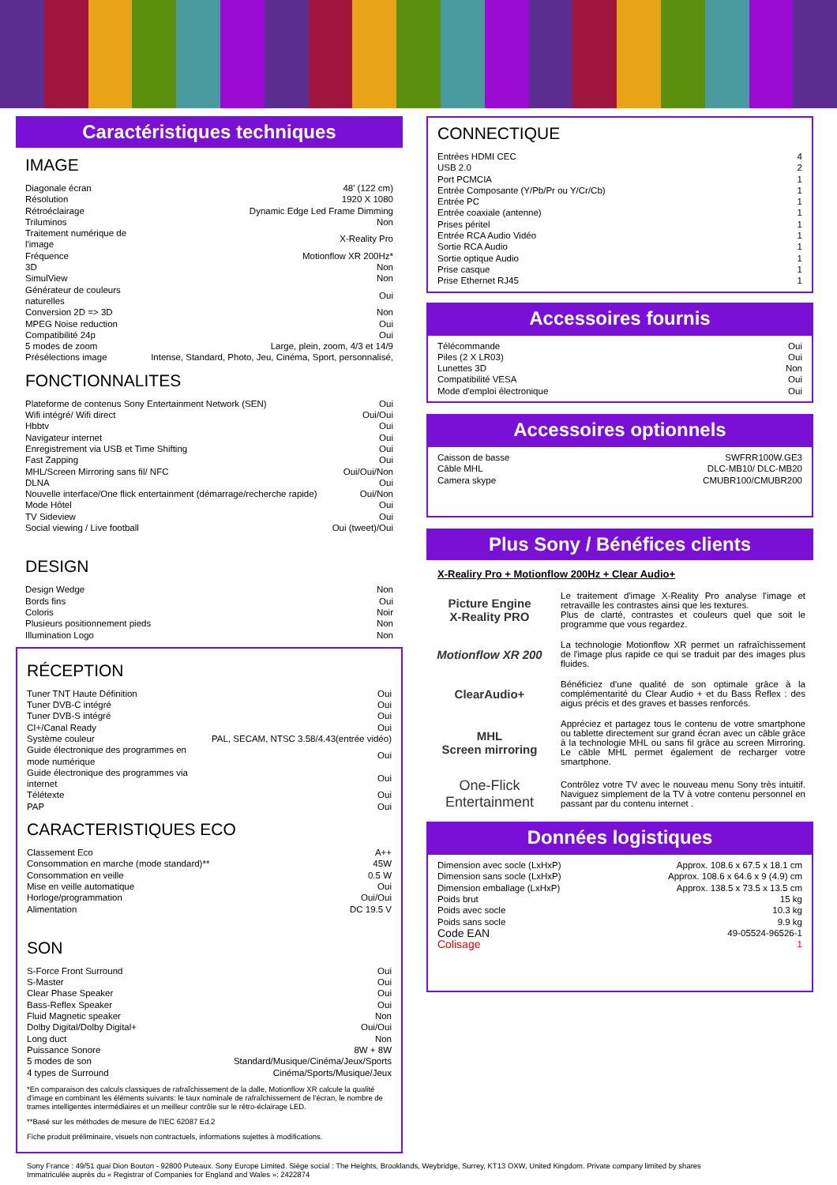Caractéristiques techniques
IMAGE
| Diagonale écran | 48' (122 cm) |
| Résolution | 1920 X 1080 |
| Rétroéclairage | Dynamic Edge Led Frame Dimming |
| Triluminos | Non |
| Traitement numérique de l'image | X-Reality Pro |
| Fréquence | Motionflow XR 200Hz* |
| 3D | Non |
| SimulView | Non |
| Générateur de couleurs naturelles | Oui |
| Conversion 2D => 3D | Non |
| MPEG Noise reduction | Oui |
| Compatibilité 24p | Oui |
| 5 modes de zoom | Large, plein, zoom, 4/3 et 14/9 |
| Présélections image | Intense, Standard, Photo, Jeu, Cinéma, Sport, personnalisé, |
FONCTIONNALITES
| Plateforme de contenus Sony Entertainment Network (SEN) | Oui |
| Wifi intégré/ Wifi direct | Oui/Oui |
| Hbbtv | Oui |
| Navigateur internet | Oui |
| Enregistrement via USB et Time Shifting | Oui |
| Fast Zapping | Oui |
| MHL/Screen Mirroring sans fil/ NFC | Oui/Oui/Non |
| DLNA | Oui |
| Nouvelle interface/One flick entertainment (démarrage/recherche rapide) | Oui/Non |
| Mode Hôtel | Oui |
| TV Sideview | Oui |
| Social viewing / Live football | Oui (tweet)/Oui |
DESIGN
| Design Wedge | Non |
| Bords fins | Oui |
| Coloris | Noir |
| Plusieurs positionnement pieds | Non |
| Illumination Logo | Non |
RÉCEPTION
| Tuner TNT Haute Définition | Oui |
| Tuner DVB-C intégré | Oui |
| Tuner DVB-S intégré | Oui |
| CI+/Canal Ready | Oui |
| Système couleur | PAL, SECAM, NTSC 3.58/4.43(entrée vidéo) |
| Guide électronique des programmes en mode numérique | Oui |
| Guide électronique des programmes via internet | Oui |
| Télétexte | Oui |
| PAP | Oui |
CARACTERISTIQUES ECO
| Classement Eco | A++ |
| Consommation en marche (mode standard)** | 45W |
| Consommation en veille | 0.5 W |
| Mise en veille automatique | Oui |
| Horloge/programmation | Oui/Oui |
| Alimentation | DC 19.5 V |
SON
| S-Force Front Surround | Oui |
| S-Master | Oui |
| Clear Phase Speaker | Oui |
| Bass-Reflex Speaker | Oui |
| Fluid Magnetic speaker | Non |
| Dolby Digital/Dolby Digital+ | Oui/Oui |
| Long duct | Non |
| Puissance Sonore | 8W + 8W |
| 5 modes de son | Standard/Musique/Cinéma/Jeux/Sports |
| 4 types de Surround | Cinéma/Sports/Musique/Jeux |
*En comparaison des calculs classiques de rafraîchissement de la dalle, Motionflow XR calcule la qualité d'image en combinant les éléments suivants: le taux nominale de rafraîchissement de l'écran, le nombre de trames intelligentes intermédiaires et un meilleur contrôle sur le rétro-éclairage LED.
**Basé sur les méthodes de mesure de l'IEC 62087 Ed.2
Fiche produit préliminaire, visuels non contractuels, informations sujettes à modifications.
CONNECTIQUE
| Entrées HDMI CEC | 4 |
| USB 2.0 | 2 |
| Port PCMCIA | 1 |
| Entrée Composante (Y/Pb/Pr ou Y/Cr/Cb) | 1 |
| Entrée PC | 1 |
| Entrée coaxiale (antenne) | 1 |
| Prises péritel | 1 |
| Entrée RCA Audio Vidéo | 1 |
| Sortie RCA Audio | 1 |
| Sortie optique Audio | 1 |
| Prise casque | 1 |
| Prise Ethernet RJ45 | 1 |
Accessoires fournis
| Télécommande | Oui |
| Piles (2 X LR03) | Oui |
| Lunettes 3D | Non |
| Compatibilité VESA | Oui |
| Mode d'emploi électronique | Oui |
Accessoires optionnels
| Caisson de basse | SWFRR100W.GE3 |
| Câble MHL | DLC-MB10/ DLC-MB20 |
| Camera skype | CMUBR100/CMUBR200 |
Plus Sony / Bénéfices clients
X-Realiry Pro + Motionflow 200Hz + Clear Audio+
Picture Engine
X-Reality PRO
Le traitement d'image X-Reality Pro analyse l'image et retravaille les contrastes ainsi que les textures.
Plus de clarté, contrastes et couleurs quel que soit le programme que vous regardez.
Motionflow XR 200
La technologie Motionflow XR permet un rafraîchissement de l'image plus rapide ce qui se traduit par des images plus fluides.
ClearAudio+
Bénéficiez d'une qualité de son optimale grâce à la complémentarité du Clear Audio + et du Bass Reflex : des aigus précis et des graves et basses renforcés.
MHL
Screen mirroring
Appréciez et partagez tous le contenu de votre smartphone ou tablette directement sur grand écran avec un câble grâce à la technologie MHL ou sans fil grâce au screen Mirroring. Le câble MHL permet également de recharger votre smartphone.
One-Flick Entertainment
Contrôlez votre TV avec le nouveau menu Sony très intuitif. Naviguez simplement de la TV à votre contenu personnel en passant par du contenu internet .
Données logistiques
| Dimension avec socle (LxHxP) | Approx. 108.6 x 67.5 x 18.1 cm |
| Dimension sans socle (LxHxP) | Approx. 108.6 x 64.6 x 9 (4.9) cm |
| Dimension emballage (LxHxP) | Approx. 138.5 x 73.5 x 13.5 cm |
| Poids brut | 15 kg |
| Poids avec socle | 10.3 kg |
| Poids sans socle | 9.9 kg |
| Code EAN | 49-05524-96526-1 |
| Colisage | 1 |
Sony France : 49/51 quai Dion Bouton - 92800 Puteaux. Sony Europe Limited. Siège social : The Heights, Brooklands, Weybridge, Surrey, KT13 OXW, United Kingdom. Private company limited by shares
Immatriculée auprès du « Registrar of Companies for England and Wales »: 2422874